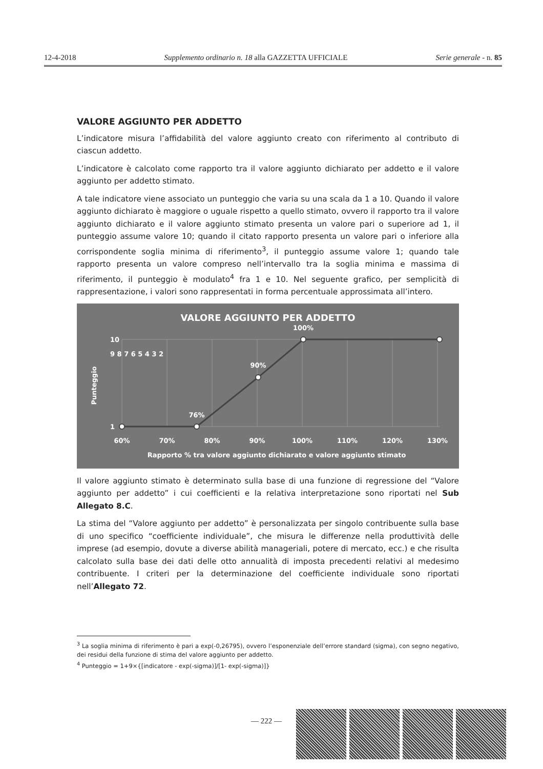12-4-2018 Supplemento ordinario n. 18 alla GAZZETTA UFFICIALE Serie generale - n. 85
VALORE AGGIUNTO PER ADDETTO
L’indicatore misura l’affidabilità del valore aggiunto creato con riferimento al contributo di ciascun addetto.
L’indicatore è calcolato come rapporto tra il valore aggiunto dichiarato per addetto e il valore aggiunto per addetto stimato.
A tale indicatore viene associato un punteggio che varia su una scala da 1 a 10. Quando il valore aggiunto dichiarato è maggiore o uguale rispetto a quello stimato, ovvero il rapporto tra il valore aggiunto dichiarato e il valore aggiunto stimato presenta un valore pari o superiore ad 1, il punteggio assume valore 10; quando il citato rapporto presenta un valore pari o inferiore alla corrispondente soglia minima di riferimento<sup>3</sup>, il punteggio assume valore 1; quando tale rapporto presenta un valore compreso nell’intervallo tra la soglia minima e massima di riferimento, il punteggio è modulato<sup>4</sup> fra 1 e 10. Nel seguente grafico, per semplicità di rappresentazione, i valori sono rappresentati in forma percentuale approssimata all’intero.
VALORE AGGIUNTO PER ADDETTO
100%
90%
76%
10
1
9 8 7 6 5 4 3 2
60%
70%
80%
90%
100%
110%
120%
130%
Rapporto % tra valore aggiunto dichiarato e valore aggiunto stimato
Punteggio
Il valore aggiunto stimato è determinato sulla base di una funzione di regressione del “Valore aggiunto per addetto” i cui coefficienti e la relativa interpretazione sono riportati nel Sub Allegato 8.C.
La stima del “Valore aggiunto per addetto” è personalizzata per singolo contribuente sulla base di uno specifico “coefficiente individuale”, che misura le differenze nella produttività delle imprese (ad esempio, dovute a diverse abilità manageriali, potere di mercato, ecc.) e che risulta calcolato sulla base dei dati delle otto annualità di imposta precedenti relativi al medesimo contribuente. I criteri per la determinazione del coefficiente individuale sono riportati nell’Allegato 72.
<sup>3</sup> La soglia minima di riferimento è pari a exp(-0,26795), ovvero l’esponenziale dell’errore standard (sigma), con segno negativo, dei residui della funzione di stima del valore aggiunto per addetto.
<sup>4</sup> Punteggio = 1+9×{[indicatore - exp(-sigma)]/[1- exp(-sigma)]}
— 222 —